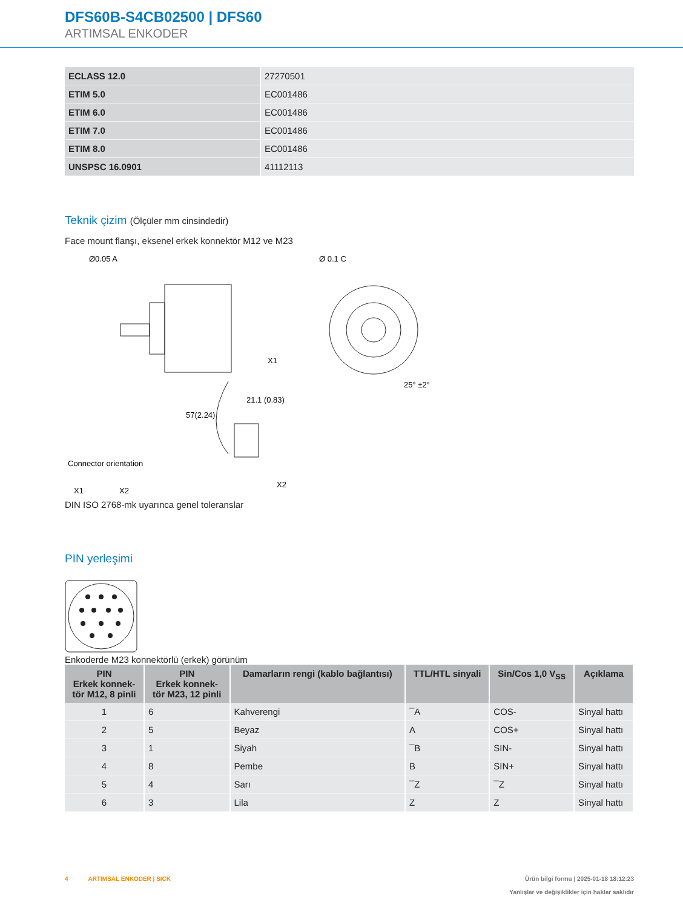DFS60B-S4CB02500 | DFS60
ARTIMSAL ENKODER
| ECLASS 12.0 | 27270501 |
| ETIM 5.0 | EC001486 |
| ETIM 6.0 | EC001486 |
| ETIM 7.0 | EC001486 |
| ETIM 8.0 | EC001486 |
| UNSPSC 16.0901 | 41112113 |
Teknik çizim (Ölçüler mm cinsindedir)
Face mount flanşı, eksenel erkek konnektör M12 ve M23
Ø0.05 A
Ø 0.1 C
57(2.24)
X1
25° ±2°
Connector orientation
X1
X2
X2
21.1 (0.83)
DIN ISO 2768-mk uyarınca genel toleranslar
PIN yerleşimi
Enkoderde M23 konnektörlü (erkek) görünüm
| PIN Erkek konnek- tör M12, 8 pinli | PIN Erkek konnek- tör M23, 12 pinli | Damarların rengi (kablo bağlantısı) | TTL/HTL sinyali | Sin/Cos 1,0 V<sub>SS</sub> | Açıklama |
| --- | --- | --- | --- | --- | --- |
| 1 | 6 | Kahverengi | ¯A | COS- | Sinyal hattı |
| 2 | 5 | Beyaz | A | COS+ | Sinyal hattı |
| 3 | 1 | Siyah | ¯B | SIN- | Sinyal hattı |
| 4 | 8 | Pembe | B | SIN+ | Sinyal hattı |
| 5 | 4 | Sarı | ¯Z | ¯Z | Sinyal hattı |
| 6 | 3 | Lila | Z | Z | Sinyal hattı |
4 ARTIMSAL ENKODER | SICK Ürün bilgi formu | 2025-01-18 18:12:23
Yanlışlar ve değişiklikler için haklar saklıdır